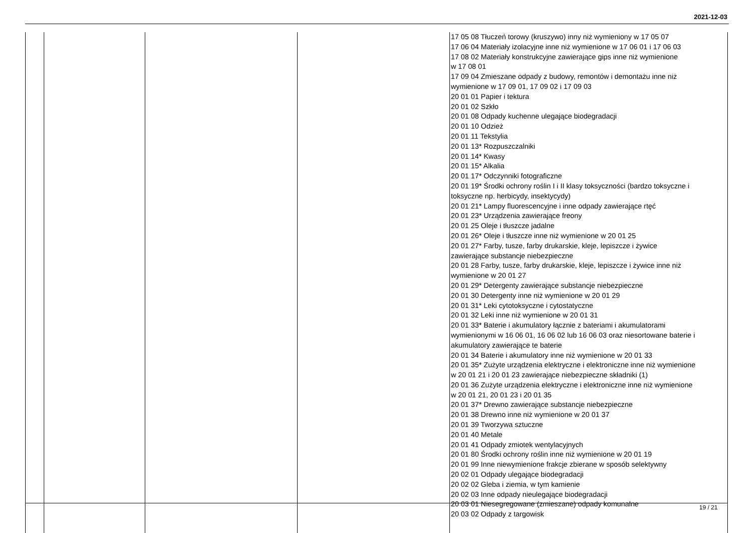2021-12-03
| | | | | 17 05 08 Tłuczeń torowy (kruszywo) inny niż wymieniony w 17 05 07 17 06 04 Materiały izolacyjne inne niż wymienione w 17 06 01 i 17 06 03 17 08 02 Materiały konstrukcyjne zawierające gips inne niż wymienione w 17 08 01 17 09 04 Zmieszane odpady z budowy, remontów i demontażu inne niż wymienione w 17 09 01, 17 09 02 i 17 09 03 20 01 01 Papier i tektura 20 01 02 Szkło 20 01 08 Odpady kuchenne ulegające biodegradacji 20 01 10 Odzież 20 01 11 Tekstylia 20 01 13* Rozpuszczalniki 20 01 14* Kwasy 20 01 15* Alkalia 20 01 17* Odczynniki fotograficzne 20 01 19* Środki ochrony roślin I i II klasy toksyczności (bardzo toksyczne i toksyczne np. herbicydy, insektycydy) 20 01 21* Lampy fluorescencyjne i inne odpady zawierające rtęć 20 01 23* Urządzenia zawierające freony 20 01 25 Oleje i tłuszcze jadalne 20 01 26* Oleje i tłuszcze inne niż wymienione w 20 01 25 20 01 27* Farby, tusze, farby drukarskie, kleje, lepiszcze i żywice zawierające substancje niebezpieczne 20 01 28 Farby, tusze, farby drukarskie, kleje, lepiszcze i żywice inne niż wymienione w 20 01 27 20 01 29* Detergenty zawierające substancje niebezpieczne 20 01 30 Detergenty inne niż wymienione w 20 01 29 20 01 31* Leki cytotoksyczne i cytostatyczne 20 01 32 Leki inne niż wymienione w 20 01 31 20 01 33* Baterie i akumulatory łącznie z bateriami i akumulatorami wymienionymi w 16 06 01, 16 06 02 lub 16 06 03 oraz niesortowane baterie i akumulatory zawierające te baterie 20 01 34 Baterie i akumulatory inne niż wymienione w 20 01 33 20 01 35* Zużyte urządzenia elektryczne i elektroniczne inne niż wymienione w 20 01 21 i 20 01 23 zawierające niebezpieczne składniki (1) 20 01 36 Zużyte urządzenia elektryczne i elektroniczne inne niż wymienione w 20 01 21, 20 01 23 i 20 01 35 20 01 37* Drewno zawierające substancje niebezpieczne 20 01 38 Drewno inne niż wymienione w 20 01 37 20 01 39 Tworzywa sztuczne 20 01 40 Metale 20 01 41 Odpady zmiotek wentylacyjnych 20 01 80 Środki ochrony roślin inne niż wymienione w 20 01 19 20 01 99 Inne niewymienione frakcje zbierane w sposób selektywny 20 02 01 Odpady ulegające biodegradacji 20 02 02 Gleba i ziemia, w tym kamienie 20 02 03 Inne odpady nieulegające biodegradacji 20 03 01 Niesegregowane (zmieszane) odpady komunalne 20 03 02 Odpady z targowisk |
19 / 21